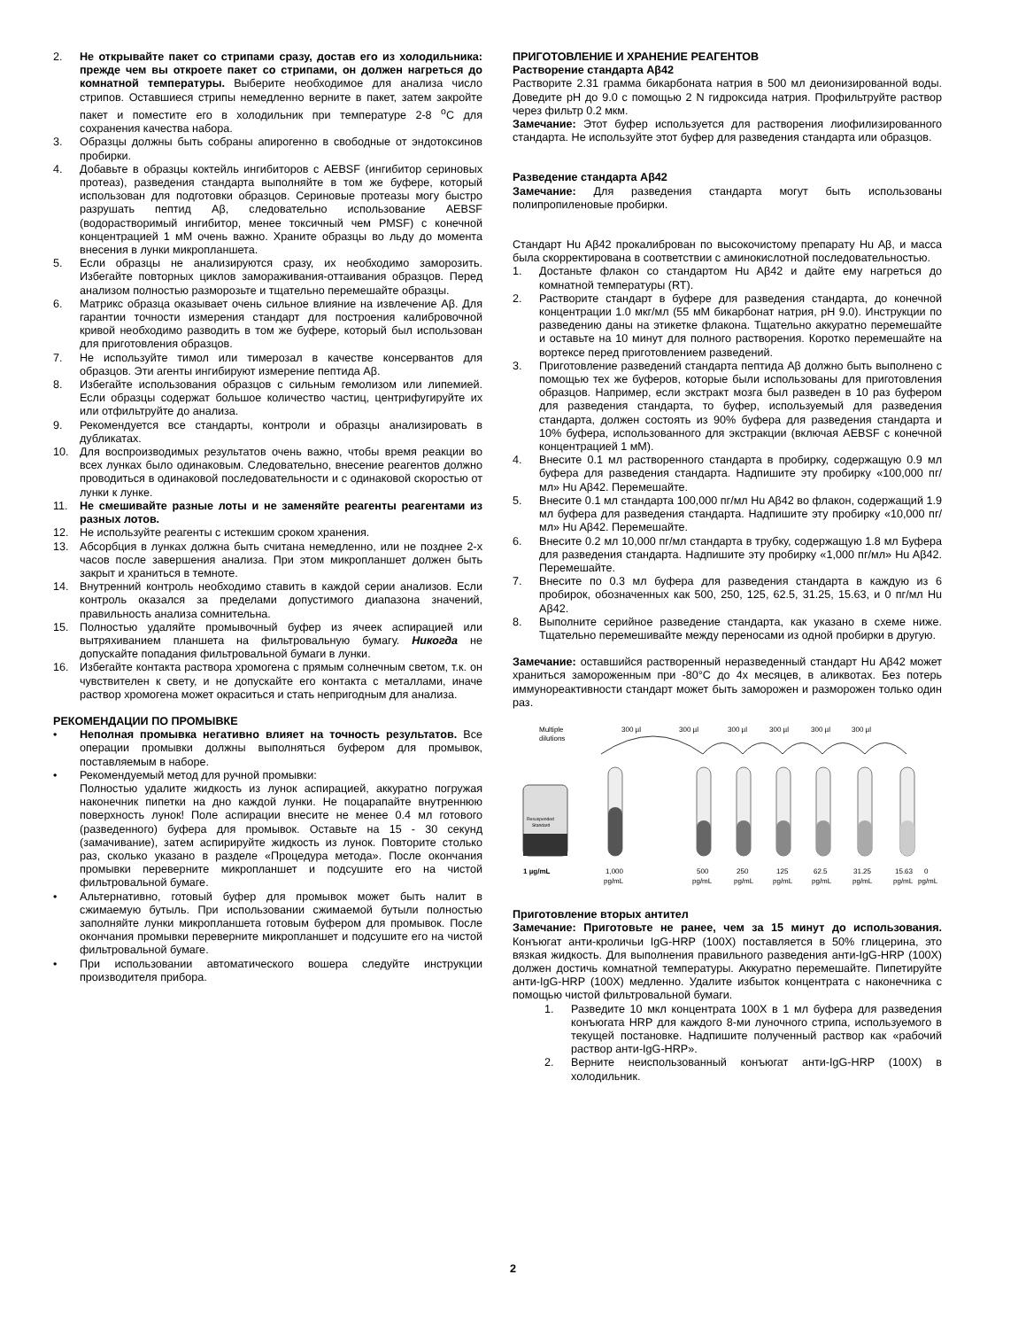2. Не открывайте пакет со стрипами сразу, достав его из холодильника: прежде чем вы откроете пакет со стрипами, он должен нагреться до комнатной температуры. Выберите необходимое для анализа число стрипов. Оставшиеся стрипы немедленно верните в пакет, затем закройте пакет и поместите его в холодильник при температуре 2-8 <sup>o</sup>C для сохранения качества набора.
3. Образцы должны быть собраны апирогенно в свободные от эндотоксинов пробирки.
4. Добавьте в образцы коктейль ингибиторов с AEBSF (ингибитор сериновых протеаз), разведения стандарта выполняйте в том же буфере, который использован для подготовки образцов. Сериновые протеазы могу быстро разрушать пептид Aβ, следовательно использование AEBSF (водорастворимый ингибитор, менее токсичный чем PMSF) с конечной концентрацией 1 мМ очень важно. Храните образцы во льду до момента внесения в лунки микропланшета.
5. Если образцы не анализируются сразу, их необходимо заморозить. Избегайте повторных циклов замораживания-оттаивания образцов. Перед анализом полностью разморозьте и тщательно перемешайте образцы.
6. Матрикс образца оказывает очень сильное влияние на извлечение Aβ. Для гарантии точности измерения стандарт для построения калибровочной кривой необходимо разводить в том же буфере, который был использован для приготовления образцов.
7. Не используйте тимол или тимерозал в качестве консервантов для образцов. Эти агенты ингибируют измерение пептида Aβ.
8. Избегайте использования образцов с сильным гемолизом или липемией. Если образцы содержат большое количество частиц, центрифугируйте их или отфильтруйте до анализа.
9. Рекомендуется все стандарты, контроли и образцы анализировать в дубликатах.
10. Для воспроизводимых результатов очень важно, чтобы время реакции во всех лунках было одинаковым. Следовательно, внесение реагентов должно проводиться в одинаковой последовательности и с одинаковой скоростью от лунки к лунке.
11. Не смешивайте разные лоты и не заменяйте реагенты реагентами из разных лотов.
12. Не используйте реагенты с истекшим сроком хранения.
13. Абсорбция в лунках должна быть считана немедленно, или не позднее 2-х часов после завершения анализа. При этом микропланшет должен быть закрыт и храниться в темноте.
14. Внутренний контроль необходимо ставить в каждой серии анализов. Если контроль оказался за пределами допустимого диапазона значений, правильность анализа сомнительна.
15. Полностью удаляйте промывочный буфер из ячеек аспирацией или вытряхиванием планшета на фильтровальную бумагу. Никогда не допускайте попадания фильтровальной бумаги в лунки.
16. Избегайте контакта раствора хромогена с прямым солнечным светом, т.к. он чувствителен к свету, и не допускайте его контакта с металлами, иначе раствор хромогена может окраситься и стать непригодным для анализа.
РЕКОМЕНДАЦИИ ПО ПРОМЫВКЕ
• Неполная промывка негативно влияет на точность результатов. Все операции промывки должны выполняться буфером для промывок, поставляемым в наборе.
• Рекомендуемый метод для ручной промывки:
Полностью удалите жидкость из лунок аспирацией, аккуратно погружая наконечник пипетки на дно каждой лунки. Не поцарапайте внутреннюю поверхность лунок! Поле аспирации внесите не менее 0.4 мл готового (разведенного) буфера для промывок. Оставьте на 15 - 30 секунд (замачивание), затем аспирируйте жидкость из лунок. Повторите столько раз, сколько указано в разделе «Процедура метода». После окончания промывки переверните микропланшет и подсушите его на чистой фильтровальной бумаге.
• Альтернативно, готовый буфер для промывок может быть налит в сжимаемую бутыль. При использовании сжимаемой бутыли полностью заполняйте лунки микропланшета готовым буфером для промывок. После окончания промывки переверните микропланшет и подсушите его на чистой фильтровальной бумаге.
• При использовании автоматического вошера следуйте инструкции производителя прибора.
ПРИГОТОВЛЕНИЕ И ХРАНЕНИЕ РЕАГЕНТОВ
Растворение стандарта Aβ42
Растворите 2.31 грамма бикарбоната натрия в 500 мл деионизированной воды. Доведите pH до 9.0 с помощью 2 N гидроксида натрия. Профильтруйте раствор через фильтр 0.2 мкм.
Замечание: Этот буфер используется для растворения лиофилизированного стандарта. Не используйте этот буфер для разведения стандарта или образцов.
Разведение стандарта Aβ42
Замечание: Для разведения стандарта могут быть использованы полипропиленовые пробирки.
Стандарт Hu Aβ42 прокалиброван по высокочистому препарату Hu Aβ, и масса была скорректирована в соответствии с аминокислотной последовательностью.
1. Достаньте флакон со стандартом Hu Aβ42 и дайте ему нагреться до комнатной температуры (RT).
2. Растворите стандарт в буфере для разведения стандарта, до конечной концентрации 1.0 мкг/мл (55 мМ бикарбонат натрия, pH 9.0). Инструкции по разведению даны на этикетке флакона. Тщательно аккуратно перемешайте и оставьте на 10 минут для полного растворения. Коротко перемешайте на вортексе перед приготовлением разведений.
3. Приготовление разведений стандарта пептида Aβ должно быть выполнено с помощью тех же буферов, которые были использованы для приготовления образцов. Например, если экстракт мозга был разведен в 10 раз буфером для разведения стандарта, то буфер, используемый для разведения стандарта, должен состоять из 90% буфера для разведения стандарта и 10% буфера, использованного для экстракции (включая AEBSF с конечной концентрацией 1 мМ).
4. Внесите 0.1 мл растворенного стандарта в пробирку, содержащую 0.9 мл буфера для разведения стандарта. Надпишите эту пробирку «100,000 пг/мл» Hu Aβ42. Перемешайте.
5. Внесите 0.1 мл стандарта 100,000 пг/мл Hu Aβ42 во флакон, содержащий 1.9 мл буфера для разведения стандарта. Надпишите эту пробирку «10,000 пг/мл» Hu Aβ42. Перемешайте.
6. Внесите 0.2 мл 10,000 пг/мл стандарта в трубку, содержащую 1.8 мл Буфера для разведения стандарта. Надпишите эту пробирку «1,000 пг/мл» Hu Aβ42. Перемешайте.
7. Внесите по 0.3 мл буфера для разведения стандарта в каждую из 6 пробирок, обозначенных как 500, 250, 125, 62.5, 31.25, 15.63, и 0 пг/мл Hu Aβ42.
8. Выполните серийное разведение стандарта, как указано в схеме ниже. Тщательно перемешивайте между переносами из одной пробирки в другую.
Замечание: оставшийся растворенный неразведенный стандарт Hu Aβ42 может храниться замороженным при -80°C до 4х месяцев, в аликвотах. Без потерь иммунореактивности стандарт может быть заморожен и разморожен только один раз.
Multiple
dilutions
300 µl
300 µl
300 µl
300 µl
300 µl
300 µl
Resuspended
Standard
1 µg/mL
1,000
500
250
125
62.5
31.25
15.63
0
pg/mL
pg/mL
pg/mL
pg/mL
pg/mL
pg/mL
pg/mL
pg/mL
Приготовление вторых антител
Замечание: Приготовьте не ранее, чем за 15 минут до использования. Конъюгат анти-кроличьи IgG-HRP (100X) поставляется в 50% глицерина, это вязкая жидкость. Для выполнения правильного разведения анти-IgG-HRP (100X) должен достичь комнатной температуры. Аккуратно перемешайте. Пипетируйте анти-IgG-HRP (100X) медленно. Удалите избыток концентрата с наконечника с помощью чистой фильтровальной бумаги.
1. Разведите 10 мкл концентрата 100X в 1 мл буфера для разведения конъюгата HRP для каждого 8-ми луночного стрипа, используемого в текущей постановке. Надпишите полученный раствор как «рабочий раствор анти-IgG-HRP».
2. Верните неиспользованный конъюгат анти-IgG-HRP (100X) в холодильник.
2